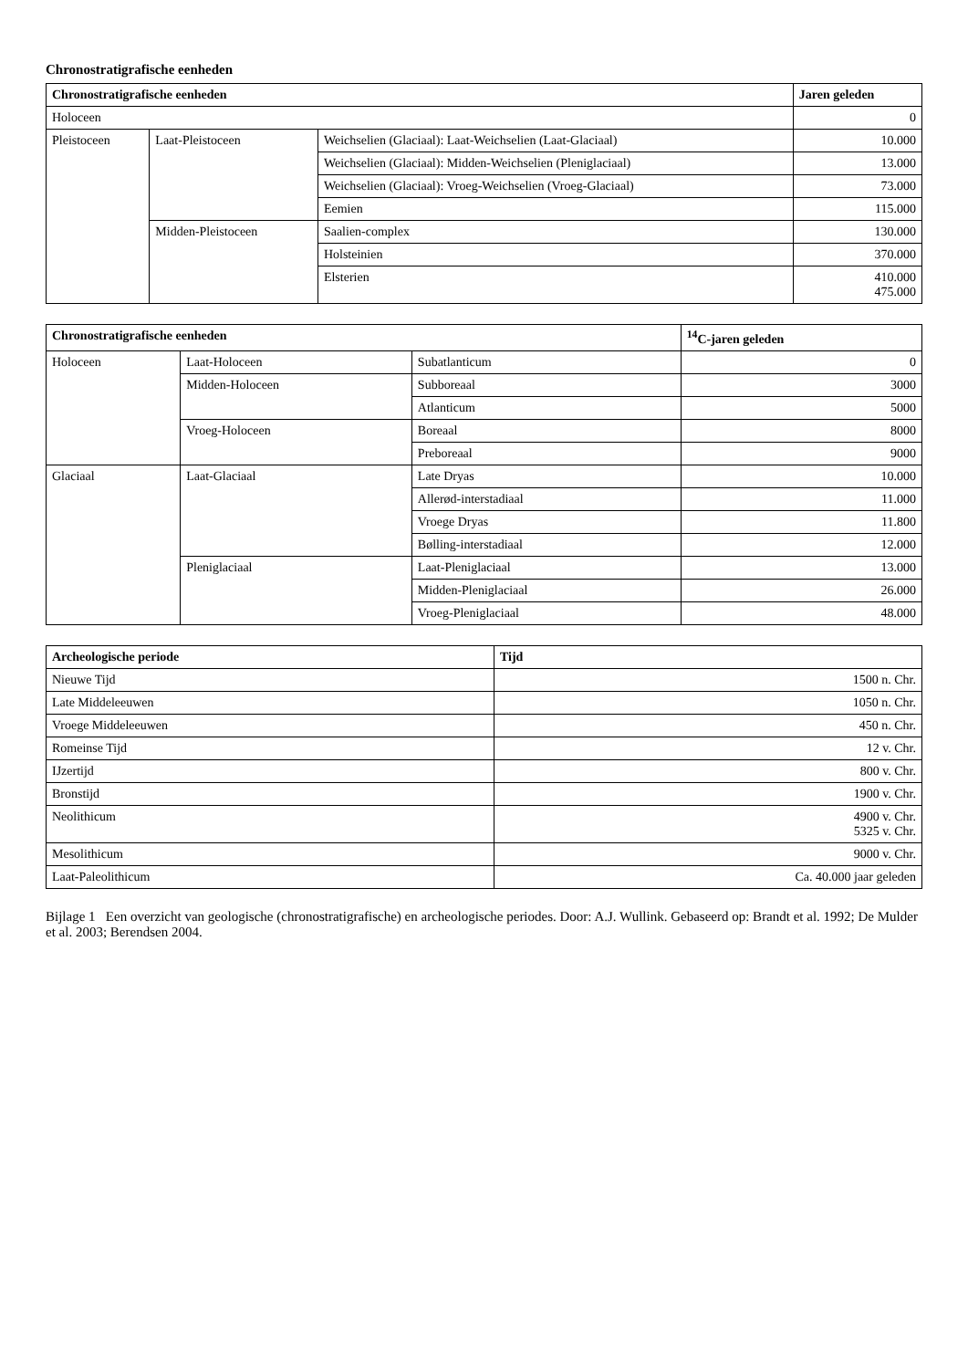Chronostratigrafische eenheden
| Chronostratigrafische eenheden | | | Jaren geleden |
| --- | --- | --- | --- |
| Holoceen | | | 0 |
| Pleistoceen | Laat-Pleistoceen | Weichselien (Glaciaal): Laat-Weichselien (Laat-Glaciaal) | 10.000 |
| | | Weichselien (Glaciaal): Midden-Weichselien (Pleniglaciaal) | 13.000 |
| | | Weichselien (Glaciaal): Vroeg-Weichselien (Vroeg-Glaciaal) | 73.000 |
| | | Eemien | 115.000 |
| | Midden-Pleistoceen | Saalien-complex | 130.000 |
| | | Holsteinien | 370.000 |
| | | Elsterien | 410.000 475.000 |
| Chronostratigrafische eenheden | | | <sup>14</sup>C-jaren geleden |
| --- | --- | --- | --- |
| Holoceen | Laat-Holoceen | Subatlanticum | 0 |
| | Midden-Holoceen | Subboreaal | 3000 |
| | | Atlanticum | 5000 |
| | Vroeg-Holoceen | Boreaal | 8000 |
| | | Preboreaal | 9000 |
| Glaciaal | Laat-Glaciaal | Late Dryas | 10.000 |
| | | Allerød-interstadiaal | 11.000 |
| | | Vroege Dryas | 11.800 |
| | | Bølling-interstadiaal | 12.000 |
| | Pleniglaciaal | Laat-Pleniglaciaal | 13.000 |
| | | Midden-Pleniglaciaal | 26.000 |
| | | Vroeg-Pleniglaciaal | 48.000 |
| Archeologische periode | Tijd |
| --- | --- |
| Nieuwe Tijd | 1500 n. Chr. |
| Late Middeleeuwen | 1050 n. Chr. |
| Vroege Middeleeuwen | 450 n. Chr. |
| Romeinse Tijd | 12 v. Chr. |
| IJzertijd | 800 v. Chr. |
| Bronstijd | 1900 v. Chr. |
| Neolithicum | 4900 v. Chr. 5325 v. Chr. |
| Mesolithicum | 9000 v. Chr. |
| Laat-Paleolithicum | Ca. 40.000 jaar geleden |
Bijlage 1 Een overzicht van geologische (chronostratigrafische) en archeologische periodes. Door: A.J. Wullink. Gebaseerd op: Brandt et al. 1992; De Mulder et al. 2003; Berendsen 2004.